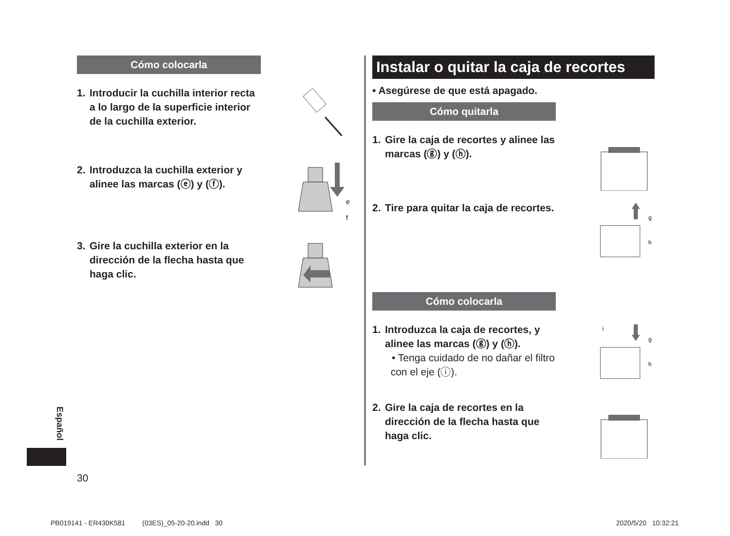Cómo colocarla
1. Introducir la cuchilla interior recta
a lo largo de la superficie interior
de la cuchilla exterior.
2. Introduzca la cuchilla exterior y
alinee las marcas (ⓔ) y (ⓕ).
e
f
3. Gire la cuchilla exterior en la
dirección de la flecha hasta que
haga clic.
Instalar o quitar la caja de recortes
• Asegúrese de que está apagado.
Cómo quitarla
1. Gire la caja de recortes y alinee las
marcas (ⓖ) y (ⓗ).
2. Tire para quitar la caja de recortes.
g
h
Cómo colocarla
1. Introduzca la caja de recortes, y
alinee las marcas (ⓖ) y (ⓗ).
• Tenga cuidado de no dañar el filtro
con el eje (ⓘ).
i
g
h
2. Gire la caja de recortes en la
dirección de la flecha hasta que
haga clic.
Español
30
PB019141 - ER430K581 (03ES)_05-20-20.indd 30
2020/5/20 10:32:21